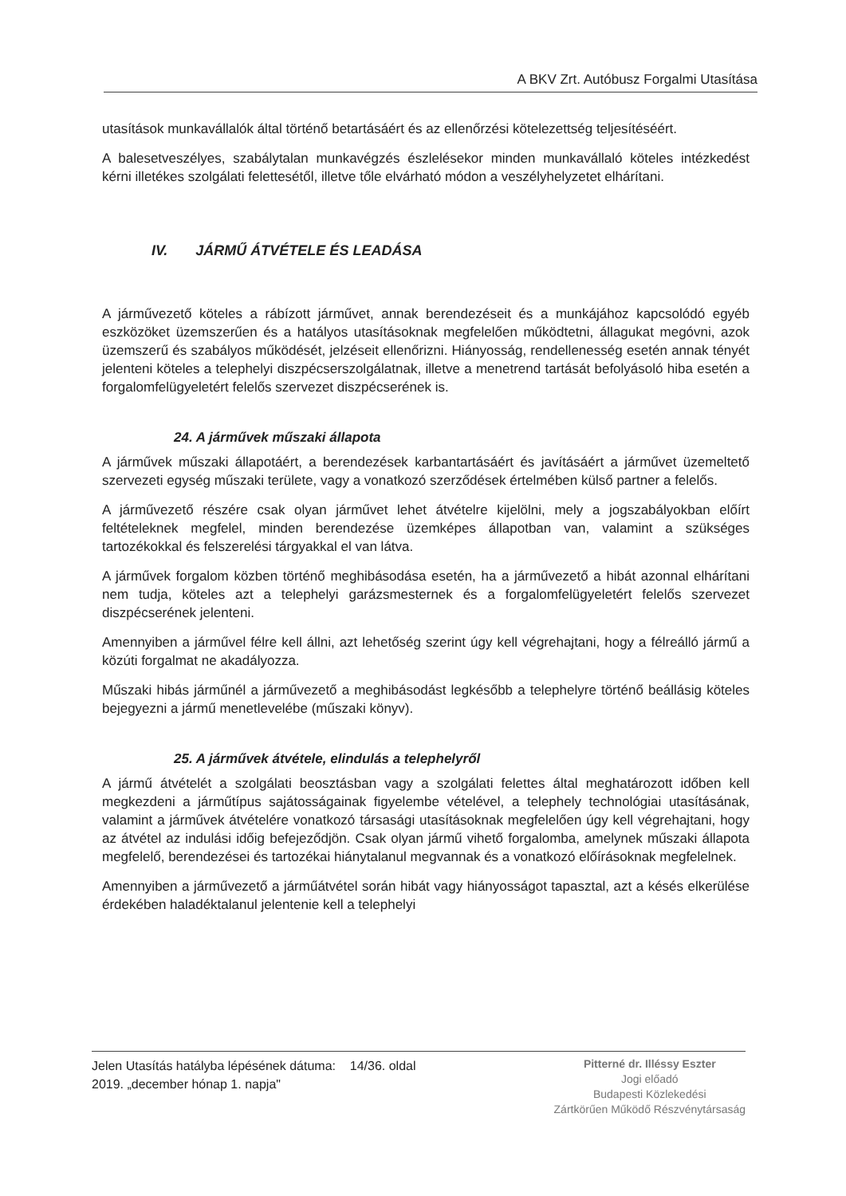A BKV Zrt. Autóbusz Forgalmi Utasítása
utasítások munkavállalók által történő betartásáért és az ellenőrzési kötelezettség teljesítéséért.
A balesetveszélyes, szabálytalan munkavégzés észlelésekor minden munkavállaló köteles intézkedést kérni illetékes szolgálati felettesétől, illetve tőle elvárható módon a veszélyhelyzetet elhárítani.
IV. JÁRMŰ ÁTVÉTELE ÉS LEADÁSA
A járművezető köteles a rábízott járművet, annak berendezéseit és a munkájához kapcsolódó egyéb eszközöket üzemszerűen és a hatályos utasításoknak megfelelően működtetni, állagukat megóvni, azok üzemszerű és szabályos működését, jelzéseit ellenőrizni. Hiányosság, rendellenesség esetén annak tényét jelenteni köteles a telephelyi diszpécserszolgálatnak, illetve a menetrend tartását befolyásoló hiba esetén a forgalomfelügyeletért felelős szervezet diszpécserének is.
24. A járművek műszaki állapota
A járművek műszaki állapotáért, a berendezések karbantartásáért és javításáért a járművet üzemeltető szervezeti egység műszaki területe, vagy a vonatkozó szerződések értelmében külső partner a felelős.
A járművezető részére csak olyan járművet lehet átvételre kijelölni, mely a jogszabályokban előírt feltételeknek megfelel, minden berendezése üzemképes állapotban van, valamint a szükséges tartozékokkal és felszerelési tárgyakkal el van látva.
A járművek forgalom közben történő meghibásodása esetén, ha a járművezető a hibát azonnal elhárítani nem tudja, köteles azt a telephelyi garázsmesternek és a forgalomfelügyeletért felelős szervezet diszpécserének jelenteni.
Amennyiben a járművel félre kell állni, azt lehetőség szerint úgy kell végrehajtani, hogy a félreálló jármű a közúti forgalmat ne akadályozza.
Műszaki hibás járműnél a járművezető a meghibásodást legkésőbb a telephelyre történő beállásig köteles bejegyezni a jármű menetlevelébe (műszaki könyv).
25. A járművek átvétele, elindulás a telephelyről
A jármű átvételét a szolgálati beosztásban vagy a szolgálati felettes által meghatározott időben kell megkezdeni a járműtípus sajátosságainak figyelembe vételével, a telephely technológiai utasításának, valamint a járművek átvételére vonatkozó társasági utasításoknak megfelelően úgy kell végrehajtani, hogy az átvétel az indulási időig befejeződjön. Csak olyan jármű vihető forgalomba, amelynek műszaki állapota megfelelő, berendezései és tartozékai hiánytalanul megvannak és a vonatkozó előírásoknak megfelelnek.
Amennyiben a járművezető a járműátvétel során hibát vagy hiányosságot tapasztal, azt a késés elkerülése érdekében haladéktalanul jelentenie kell a telephelyi
Jelen Utasítás hatályba lépésének dátuma: 14/36. oldal
2019. „december hónap 1. napja"
Pitterné dr. Illéssy Eszter
Jogi előadó
Budapesti Közlekedési
Zártkörűen Működő Részvénytársaság